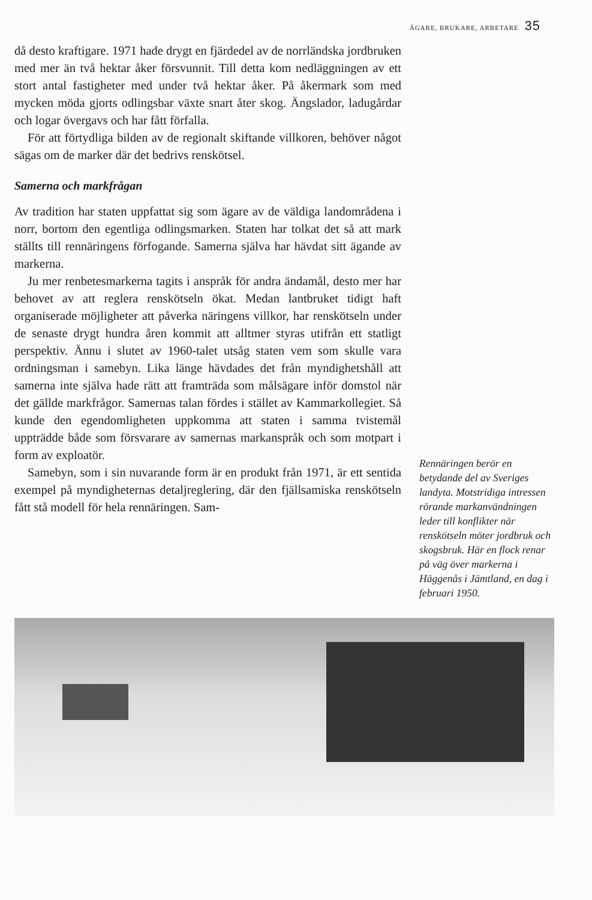ÄGARE, BRUKARE, ARBETARE 35
då desto kraftigare. 1971 hade drygt en fjärdedel av de norrländska jordbruken med mer än två hektar åker försvunnit. Till detta kom nedläggningen av ett stort antal fastigheter med under två hektar åker. På åkermark som med mycken möda gjorts odlingsbar växte snart åter skog. Ängslador, ladugårdar och logar övergavs och har fått förfalla.
För att förtydliga bilden av de regionalt skiftande villkoren, behöver något sägas om de marker där det bedrivs renskötsel.
Samerna och markfrågan
Av tradition har staten uppfattat sig som ägare av de väldiga landområdena i norr, bortom den egentliga odlingsmarken. Staten har tolkat det så att mark ställts till rennäringens förfogande. Samerna själva har hävdat sitt ägande av markerna.
Ju mer renbetesmarkerna tagits i anspråk för andra ändamål, desto mer har behovet av att reglera renskötseln ökat. Medan lantbruket tidigt haft organiserade möjligheter att påverka näringens villkor, har renskötseln under de senaste drygt hundra åren kommit att alltmer styras utifrån ett statligt perspektiv. Ännu i slutet av 1960-talet utsåg staten vem som skulle vara ordningsman i samebyn. Lika länge hävdades det från myndighetshåll att samerna inte själva hade rätt att framträda som målsägare inför domstol när det gällde markfrågor. Samernas talan fördes i stället av Kammarkollegiet. Så kunde den egendomligheten uppkomma att staten i samma tvistemål uppträdde både som försvarare av samernas markanspråk och som motpart i form av exploatör.
Samebyn, som i sin nuvarande form är en produkt från 1971, är ett sentida exempel på myndigheternas detaljreglering, där den fjällsamiska renskötseln fått stå modell för hela rennäringen. Sam-
Rennäringen berör en betydande del av Sveriges landyta. Motstridiga intressen rörande markanvändningen leder till konflikter när renskötseln möter jordbruk och skogsbruk. Här en flock renar på väg över markerna i Häggenås i Jämtland, en dag i februari 1950.